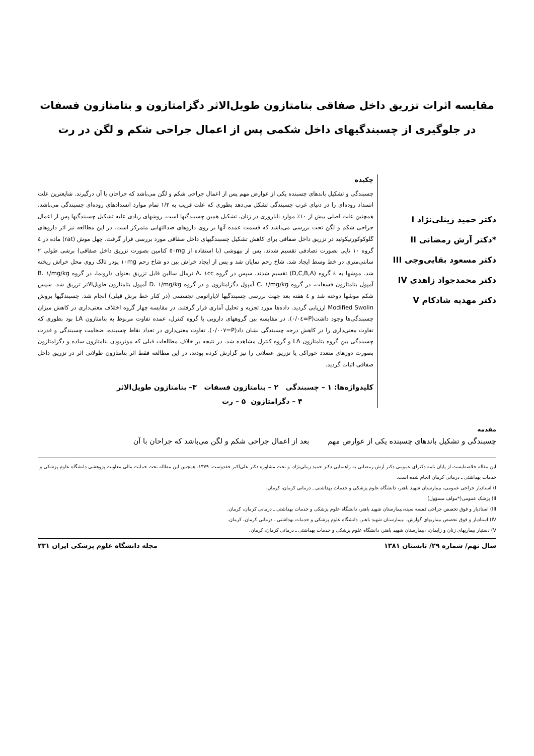مقایسه اثرات تزریق داخل صفاقی بتامتازون طویل‌الاثر دگزامتازون و بتامتازون فسفات
در جلوگیری از چسبندگیهای داخل شکمی پس از اعمال جراحی شکم و لگن در رت
دکتر حمید زینلی‌نژاد I
*دکتر آرش رمضانی II
دکتر مسعود بقایی‌وجی III
دکتر محمدجواد زاهدی IV
دکتر مهدیه شادکام V
چکیده
چسبندگی و تشکیل باندهای چسبنده یکی از عوارض مهم پس از اعمال جراحی شکم و لگن می‌باشد که جراحان با آن درگیرند. شایعترین علت انسداد روده‌ای را در دنیای غرب چسبندگی تشکل می‌دهد بطوری که علت قریب به ۱/۳ تمام موارد انسدادهای روده‌ای چسبندگی می‌باشد. همچنین علت اصلی بیش از ۱۰٪ موارد ناباروری در زنان، تشکیل همین چسبندگیها است. روشهای زیادی علیه تشکیل چسبندگیها پس از اعمال جراحی شکم و لگن تحت بررسی می‌باشد که قسمت عمده آنها بر روی داروهای ضدالتهابی متمرکز است. در این مطالعه نیز اثر داروهای گلوکوکورتیکوئید در تزریق داخل صفاقی برای کاهش تشکیل چسبندگیهای داخل صفاقی مورد بررسی قرار گرفت. چهل موش (rat) ماده در ٤ گروه ۱۰ تایی بصورت تصادفی تقسیم شدند. پس از بیهوشی (با استفاده از ٥٠mg کتامین بصورت تزریق داخل صفاقی) برشی طولی ۲ سانتی‌متری در خط وسط ایجاد شد. شاخ رحم نمایان شد و پس از ایجاد خراش بین دو شاخ رحم ۱۰mg پودر تالک روی محل خراش ریخته شد. موشها به ٤ گروه (D,C,B,A) تقسیم شدند. سپس در گروه A، ۱cc نرمال سالین قابل تزریق بعنوان دارونما، در گروه B، ۱/mg/kg آمپول بتامتازون فسفات، در گروه C، ۱/mg/kg آمپول دگزامتازون و در گروه D، ۱/mg/kg آمپول بتامتازون طویل‌الاثر تزریق شد. سپس شکم موشها دوخته شد و ٤ هفته بعد جهت بررسی چسبندگیها لاپاراتومی تجسسی (در کنار خط برش قبلی) انجام شد. چسبندگیها بروش Modified Swolin ارزیابی گردید. داده‌ها مورد تجزیه و تحلیل آماری قرار گرفتند. در مقایسه چهار گروه اختلاف معنی‌داری در کاهش میزان چسبندگی‌ها وجود داشت(P=٠/٠٤). در مقایسه بین گروههای دارویی با گروه کنترل، عمده تفاوت مربوط به بتامتازون LA بود بطوری که تفاوت معنی‌داری را در کاهش درجه چسبندگی نشان داد(P=٠/٠٠٧). تفاوت معنی‌داری در تعداد نقاط چسبنده، ضخامت چسبندگی و قدرت چسبندگی بین گروه بتامتازون LA و گروه کنترل مشاهده شد. در نتیجه بر خلاف مطالعات قبلی که موثربودن بتامتازون ساده و دگزامتازون بصورت دوزهای متعدد خوراکی یا تزریق عضلانی را نیز گزارش کرده بودند، در این مطالعه فقط اثر بتامتازون طولانی اثر در تزریق داخل صفاقی اثبات گردید.
کلیدواژه‌ها: ۱ – چسبندگی ۲ – بتامتازون فسفات ۳– بتامتازون طویل‌الاثر
۴ – دگزامتازون ۵ – رت
مقدمه
چسبندگی و تشکیل باندهای چسبنده یکی از عوارض مهم بعد از اعمال جراحی شکم و لگن می‌باشد که جراحان با آن
این مقاله خلاصه‌ایست از پایان نامه دکترای عمومی دکتر آرش رمضانی به راهنمایی دکتر حمید زینلی‌نژاد، و تحت مشاوره دکتر علی‌اکبر حقدوست، ۱۳۷۹. همچنین این مطاله تحت حمایت مالی معاونت پژوهشی دانشگاه علوم پزشکی و خدمات بهداشتی ـ درمانی کرمان انجام شده است.
I) استادیار جراحی عمومی، بیمارستان شهید باهنر، دانشگاه علوم پزشکی و خدمات بهداشتی ـ درمانی کرمان، کرمان.
II) پزشک عمومی(*مولف مسؤول)
III) استادیار و فوق تخصص جراحی قفسه سینه،بیمارستان شهید باهنر، دانشگاه علوم پزشکی و خدمات بهداشتی ـ درمانی کرمان، کرمان.
IV) استادیار و فوق تخصص بیماریهای گوارش، ،بیمارستان شهید باهنر، دانشگاه علوم پزشکی و خدمات بهداشتی ـ درمانی کرمان، کرمان.
V) دستیار بیماریهای زنان و زایمان، ،بیمارستان شهید باهنر، دانشگاه علوم پزشکی و خدمات بهداشتی ـ درمانی کرمان، کرمان.
سال نهم/ شماره ۲۹/ تابستان ۱۳۸۱ مجله دانشگاه علوم پزشکی ایران ۲۳۱